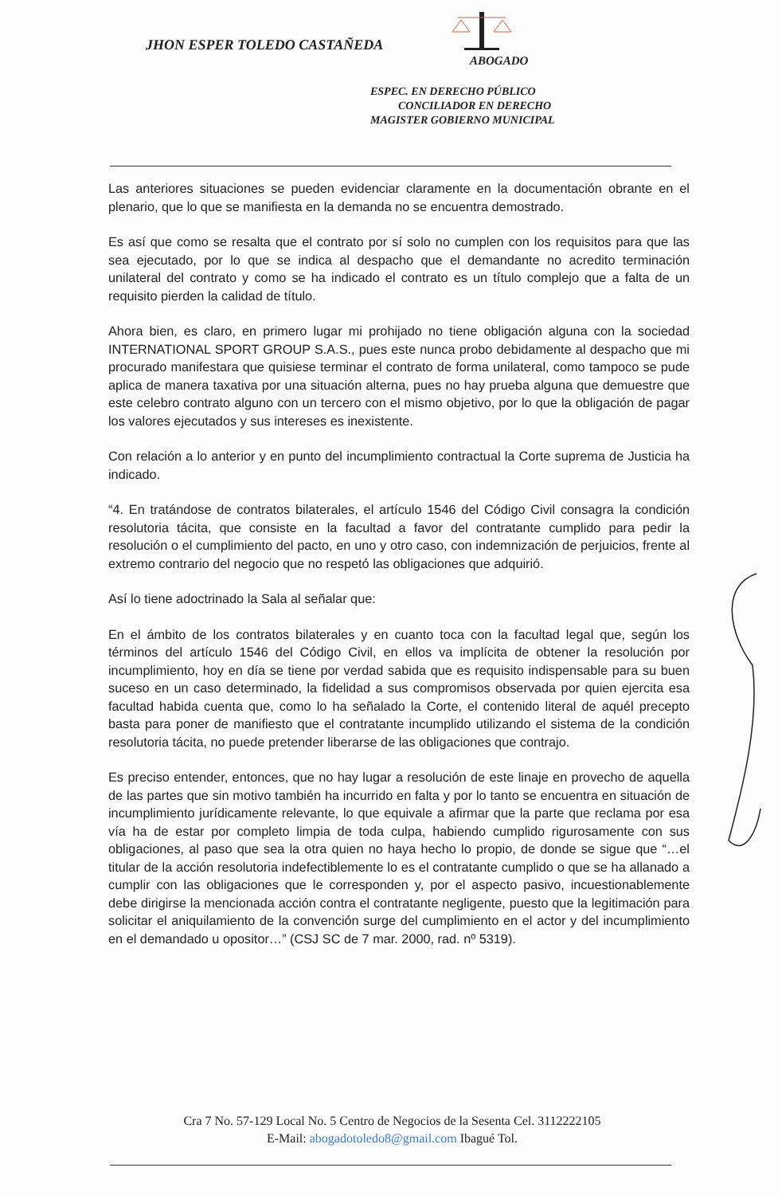JHON ESPER TOLEDO CASTAÑEDA
ABOGADO
ESPEC. EN DERECHO PÚBLICO
CONCILIADOR EN DERECHO
MAGISTER GOBIERNO MUNICIPAL
Las anteriores situaciones se pueden evidenciar claramente en la documentación obrante en el plenario, que lo que se manifiesta en la demanda no se encuentra demostrado.
Es así que como se resalta que el contrato por sí solo no cumplen con los requisitos para que las sea ejecutado, por lo que se indica al despacho que el demandante no acredito terminación unilateral del contrato y como se ha indicado el contrato es un título complejo que a falta de un requisito pierden la calidad de título.
Ahora bien, es claro, en primero lugar mi prohijado no tiene obligación alguna con la sociedad INTERNATIONAL SPORT GROUP S.A.S., pues este nunca probo debidamente al despacho que mi procurado manifestara que quisiese terminar el contrato de forma unilateral, como tampoco se pude aplica de manera taxativa por una situación alterna, pues no hay prueba alguna que demuestre que este celebro contrato alguno con un tercero con el mismo objetivo, por lo que la obligación de pagar los valores ejecutados y sus intereses es inexistente.
Con relación a lo anterior y en punto del incumplimiento contractual la Corte suprema de Justicia ha indicado.
“4. En tratándose de contratos bilaterales, el artículo 1546 del Código Civil consagra la condición resolutoria tácita, que consiste en la facultad a favor del contratante cumplido para pedir la resolución o el cumplimiento del pacto, en uno y otro caso, con indemnización de perjuicios, frente al extremo contrario del negocio que no respetó las obligaciones que adquirió.
Así lo tiene adoctrinado la Sala al señalar que:
En el ámbito de los contratos bilaterales y en cuanto toca con la facultad legal que, según los términos del artículo 1546 del Código Civil, en ellos va implícita de obtener la resolución por incumplimiento, hoy en día se tiene por verdad sabida que es requisito indispensable para su buen suceso en un caso determinado, la fidelidad a sus compromisos observada por quien ejercita esa facultad habida cuenta que, como lo ha señalado la Corte, el contenido literal de aquél precepto basta para poner de manifiesto que el contratante incumplido utilizando el sistema de la condición resolutoria tácita, no puede pretender liberarse de las obligaciones que contrajo.
Es preciso entender, entonces, que no hay lugar a resolución de este linaje en provecho de aquella de las partes que sin motivo también ha incurrido en falta y por lo tanto se encuentra en situación de incumplimiento jurídicamente relevante, lo que equivale a afirmar que la parte que reclama por esa vía ha de estar por completo limpia de toda culpa, habiendo cumplido rigurosamente con sus obligaciones, al paso que sea la otra quien no haya hecho lo propio, de donde se sigue que “…el titular de la acción resolutoria indefectiblemente lo es el contratante cumplido o que se ha allanado a cumplir con las obligaciones que le corresponden y, por el aspecto pasivo, incuestionablemente debe dirigirse la mencionada acción contra el contratante negligente, puesto que la legitimación para solicitar el aniquilamiento de la convención surge del cumplimiento en el actor y del incumplimiento en el demandado u opositor…” (CSJ SC de 7 mar. 2000, rad. nº 5319).
Cra 7 No. 57-129 Local No. 5 Centro de Negocios de la Sesenta Cel. 3112222105
E-Mail: abogadotoledo8@gmail.com Ibagué Tol.